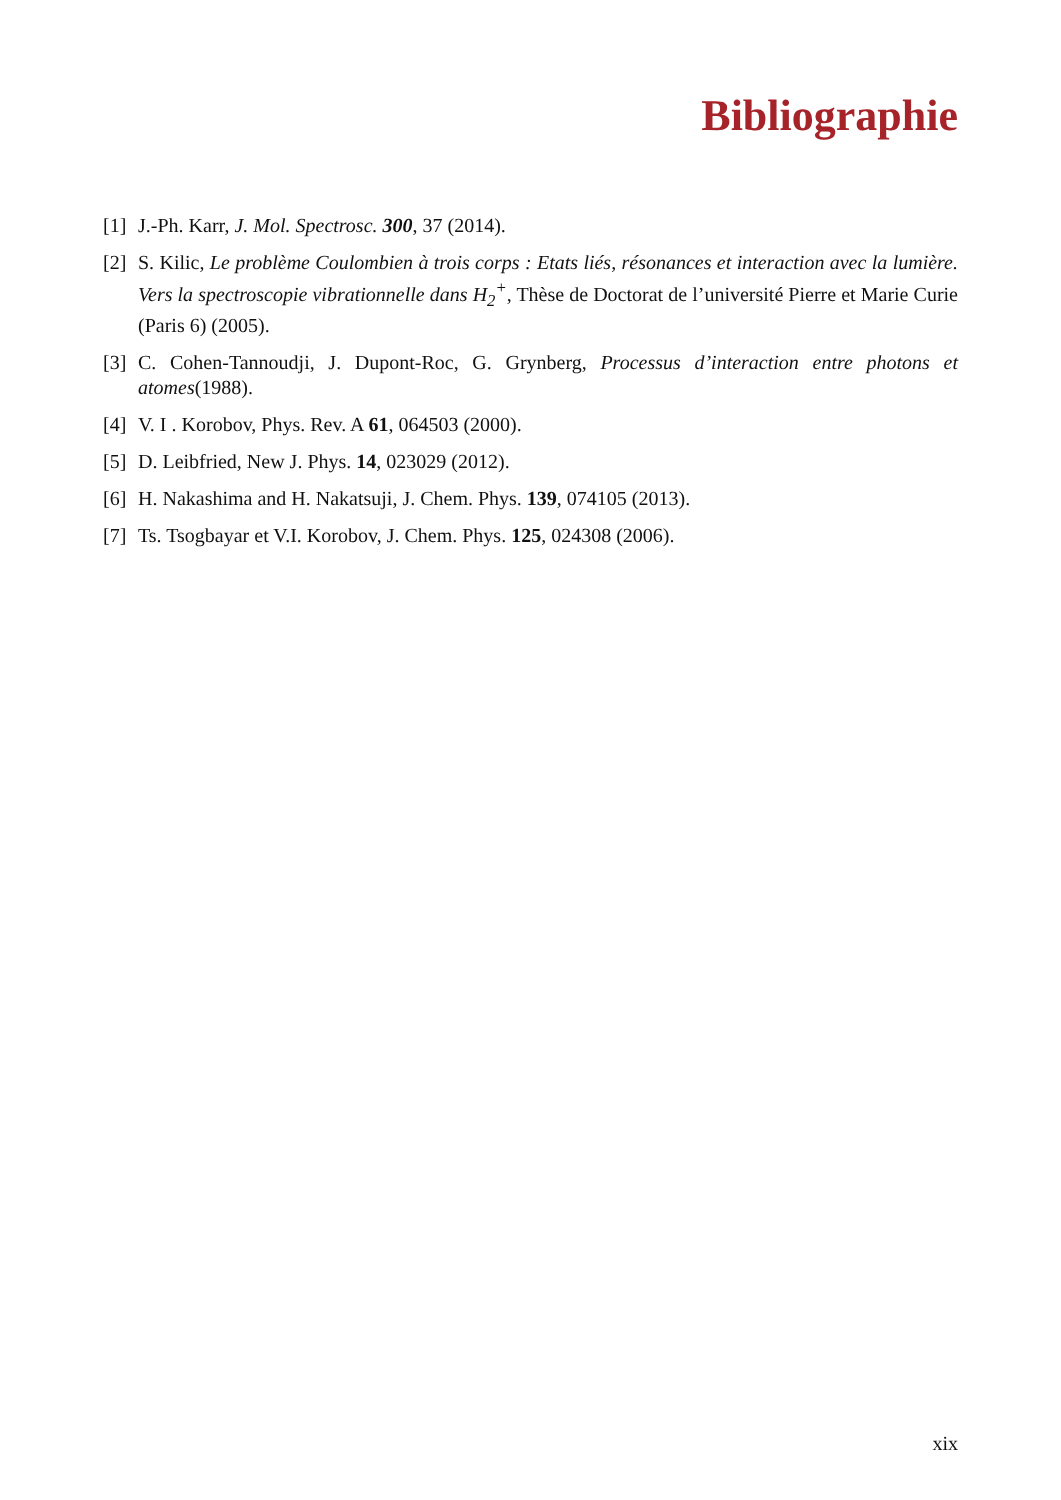Bibliographie
[1] J.-Ph. Karr, J. Mol. Spectrosc. 300, 37 (2014).
[2] S. Kilic, Le problème Coulombien à trois corps : Etats liés, résonances et interaction avec la lumière. Vers la spectroscopie vibrationnelle dans H<sub>2</sub><sup>+</sup>, Thèse de Doctorat de l’université Pierre et Marie Curie (Paris 6) (2005).
[3] C. Cohen-Tannoudji, J. Dupont-Roc, G. Grynberg, Processus d’interaction entre photons et atomes(1988).
[4] V. I . Korobov, Phys. Rev. A 61, 064503 (2000).
[5] D. Leibfried, New J. Phys. 14, 023029 (2012).
[6] H. Nakashima and H. Nakatsuji, J. Chem. Phys. 139, 074105 (2013).
[7] Ts. Tsogbayar et V.I. Korobov, J. Chem. Phys. 125, 024308 (2006).
xix